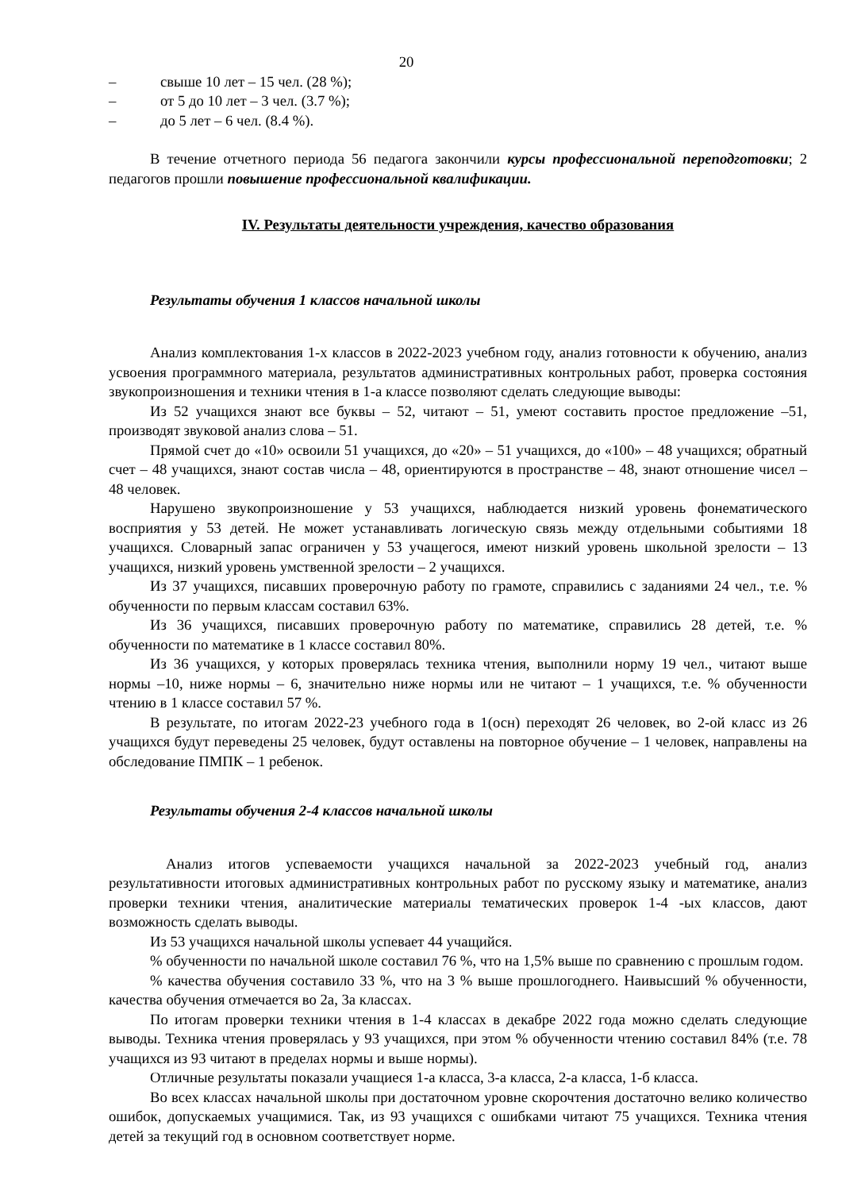20
– свыше 10 лет – 15 чел. (28 %);
– от 5 до 10 лет – 3 чел. (3.7 %);
– до 5 лет – 6 чел. (8.4 %).
В течение отчетного периода 56 педагога закончили курсы профессиональной переподготовки; 2 педагогов прошли повышение профессиональной квалификации.
IV. Результаты деятельности учреждения, качество образования
Результаты обучения 1 классов начальной школы
Анализ комплектования 1-х классов в 2022-2023 учебном году, анализ готовности к обучению, анализ усвоения программного материала, результатов административных контрольных работ, проверка состояния звукопроизношения и техники чтения в 1-а классе позволяют сделать следующие выводы:
Из 52 учащихся знают все буквы – 52, читают – 51, умеют составить простое предложение –51, производят звуковой анализ слова – 51.
Прямой счет до «10» освоили 51 учащихся, до «20» – 51 учащихся, до «100» – 48 учащихся; обратный счет – 48 учащихся, знают состав числа – 48, ориентируются в пространстве – 48, знают отношение чисел –48 человек.
Нарушено звукопроизношение у 53 учащихся, наблюдается низкий уровень фонематического восприятия у 53 детей. Не может устанавливать логическую связь между отдельными событиями 18 учащихся. Словарный запас ограничен у 53 учащегося, имеют низкий уровень школьной зрелости – 13 учащихся, низкий уровень умственной зрелости – 2 учащихся.
Из 37 учащихся, писавших проверочную работу по грамоте, справились с заданиями 24 чел., т.е. % обученности по первым классам составил 63%.
Из 36 учащихся, писавших проверочную работу по математике, справились 28 детей, т.е. % обученности по математике в 1 классе составил 80%.
Из 36 учащихся, у которых проверялась техника чтения, выполнили норму 19 чел., читают выше нормы –10, ниже нормы – 6, значительно ниже нормы или не читают – 1 учащихся, т.е. % обученности чтению в 1 классе составил 57 %.
В результате, по итогам 2022-23 учебного года в 1(осн) переходят 26 человек, во 2-ой класс из 26 учащихся будут переведены 25 человек, будут оставлены на повторное обучение – 1 человек, направлены на обследование ПМПК – 1 ребенок.
Результаты обучения 2-4 классов начальной школы
Анализ итогов успеваемости учащихся начальной за 2022-2023 учебный год, анализ результативности итоговых административных контрольных работ по русскому языку и математике, анализ проверки техники чтения, аналитические материалы тематических проверок 1-4 -ых классов, дают возможность сделать выводы.
Из 53 учащихся начальной школы успевает 44 учащийся.
% обученности по начальной школе составил 76 %, что на 1,5% выше по сравнению с прошлым годом.
% качества обучения составило 33 %, что на 3 % выше прошлогоднего. Наивысший % обученности, качества обучения отмечается во 2а, 3а классах.
По итогам проверки техники чтения в 1-4 классах в декабре 2022 года можно сделать следующие выводы. Техника чтения проверялась у 93 учащихся, при этом % обученности чтению составил 84% (т.е. 78 учащихся из 93 читают в пределах нормы и выше нормы).
Отличные результаты показали учащиеся 1-а класса, 3-а класса, 2-а класса, 1-б класса.
Во всех классах начальной школы при достаточном уровне скорочтения достаточно велико количество ошибок, допускаемых учащимися. Так, из 93 учащихся с ошибками читают 75 учащихся. Техника чтения детей за текущий год в основном соответствует норме.